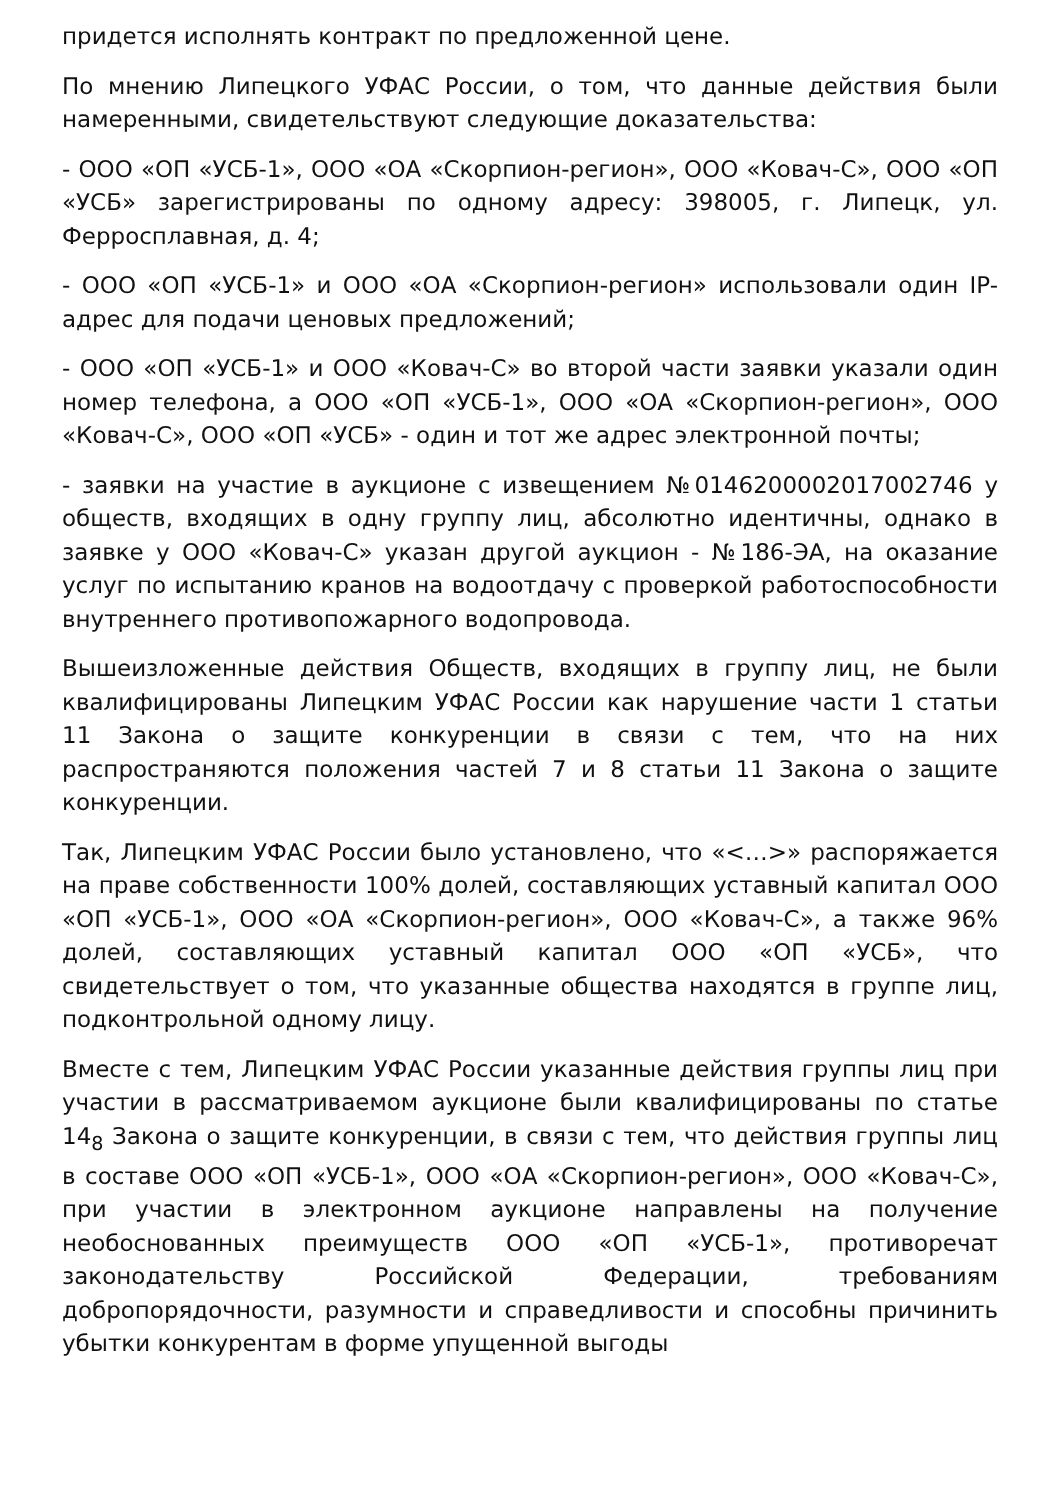придется исполнять контракт по предложенной цене.
По мнению Липецкого УФАС России, о том, что данные действия были намеренными, свидетельствуют следующие доказательства:
- ООО «ОП «УСБ-1», ООО «ОА «Скорпион-регион», ООО «Ковач-С», ООО «ОП «УСБ» зарегистрированы по одному адресу: 398005, г. Липецк, ул. Ферросплавная, д. 4;
- ООО «ОП «УСБ-1» и ООО «ОА «Скорпион-регион» использовали один IP-адрес для подачи ценовых предложений;
- ООО «ОП «УСБ-1» и ООО «Ковач-С» во второй части заявки указали один номер телефона, а ООО «ОП «УСБ-1», ООО «ОА «Скорпион-регион», ООО «Ковач-С», ООО «ОП «УСБ» - один и тот же адрес электронной почты;
- заявки на участие в аукционе с извещением №0146200002017002746 у обществ, входящих в одну группу лиц, абсолютно идентичны, однако в заявке у ООО «Ковач-С» указан другой аукцион - №186-ЭА, на оказание услуг по испытанию кранов на водоотдачу с проверкой работоспособности внутреннего противопожарного водопровода.
Вышеизложенные действия Обществ, входящих в группу лиц, не были квалифицированы Липецким УФАС России как нарушение части 1 статьи 11 Закона о защите конкуренции в связи с тем, что на них распространяются положения частей 7 и 8 статьи 11 Закона о защите конкуренции.
Так, Липецким УФАС России было установлено, что «<…>» распоряжается на праве собственности 100% долей, составляющих уставный капитал ООО «ОП «УСБ-1», ООО «ОА «Скорпион-регион», ООО «Ковач-С», а также 96% долей, составляющих уставный капитал ООО «ОП «УСБ», что свидетельствует о том, что указанные общества находятся в группе лиц, подконтрольной одному лицу.
Вместе с тем, Липецким УФАС России указанные действия группы лиц при участии в рассматриваемом аукционе были квалифицированы по статье 14<sub>8</sub> Закона о защите конкуренции, в связи с тем, что действия группы лиц в составе ООО «ОП «УСБ-1», ООО «ОА «Скорпион-регион», ООО «Ковач-С», при участии в электронном аукционе направлены на получение необоснованных преимуществ ООО «ОП «УСБ-1», противоречат законодательству Российской Федерации, требованиям добропорядочности, разумности и справедливости и способны причинить убытки конкурентам в форме упущенной выгоды